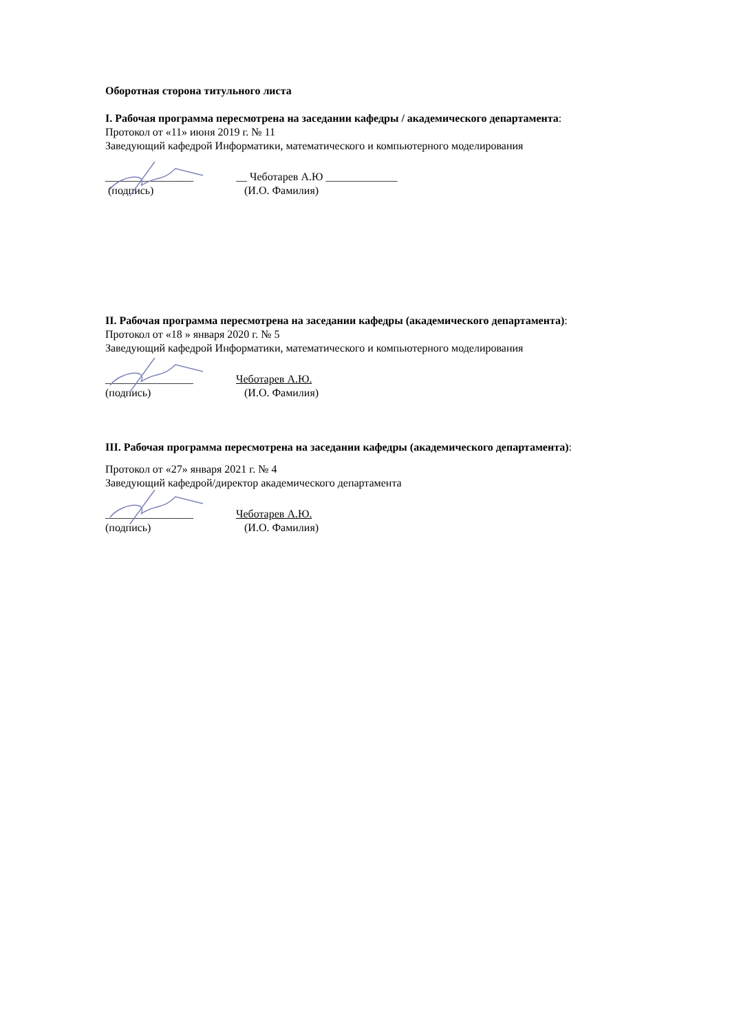Оборотная сторона титульного листа
I. Рабочая программа пересмотрена на заседании кафедры / академического департамента:
Протокол от «11» июня 2019 г. № 11
Заведующий кафедрой Информатики, математического и компьютерного моделирования
________________ __ Чеботарев А.Ю _____________
(подпись) (И.О. Фамилия)
II. Рабочая программа пересмотрена на заседании кафедры (академического департамента):
Протокол от «18 » января 2020 г. № 5
Заведующий кафедрой Информатики, математического и компьютерного моделирования
________________ Чеботарев А.Ю.
(подпись) (И.О. Фамилия)
III. Рабочая программа пересмотрена на заседании кафедры (академического департамента):
Протокол от «27» января 2021 г. № 4
Заведующий кафедрой/директор академического департамента
________________ Чеботарев А.Ю.
(подпись) (И.О. Фамилия)